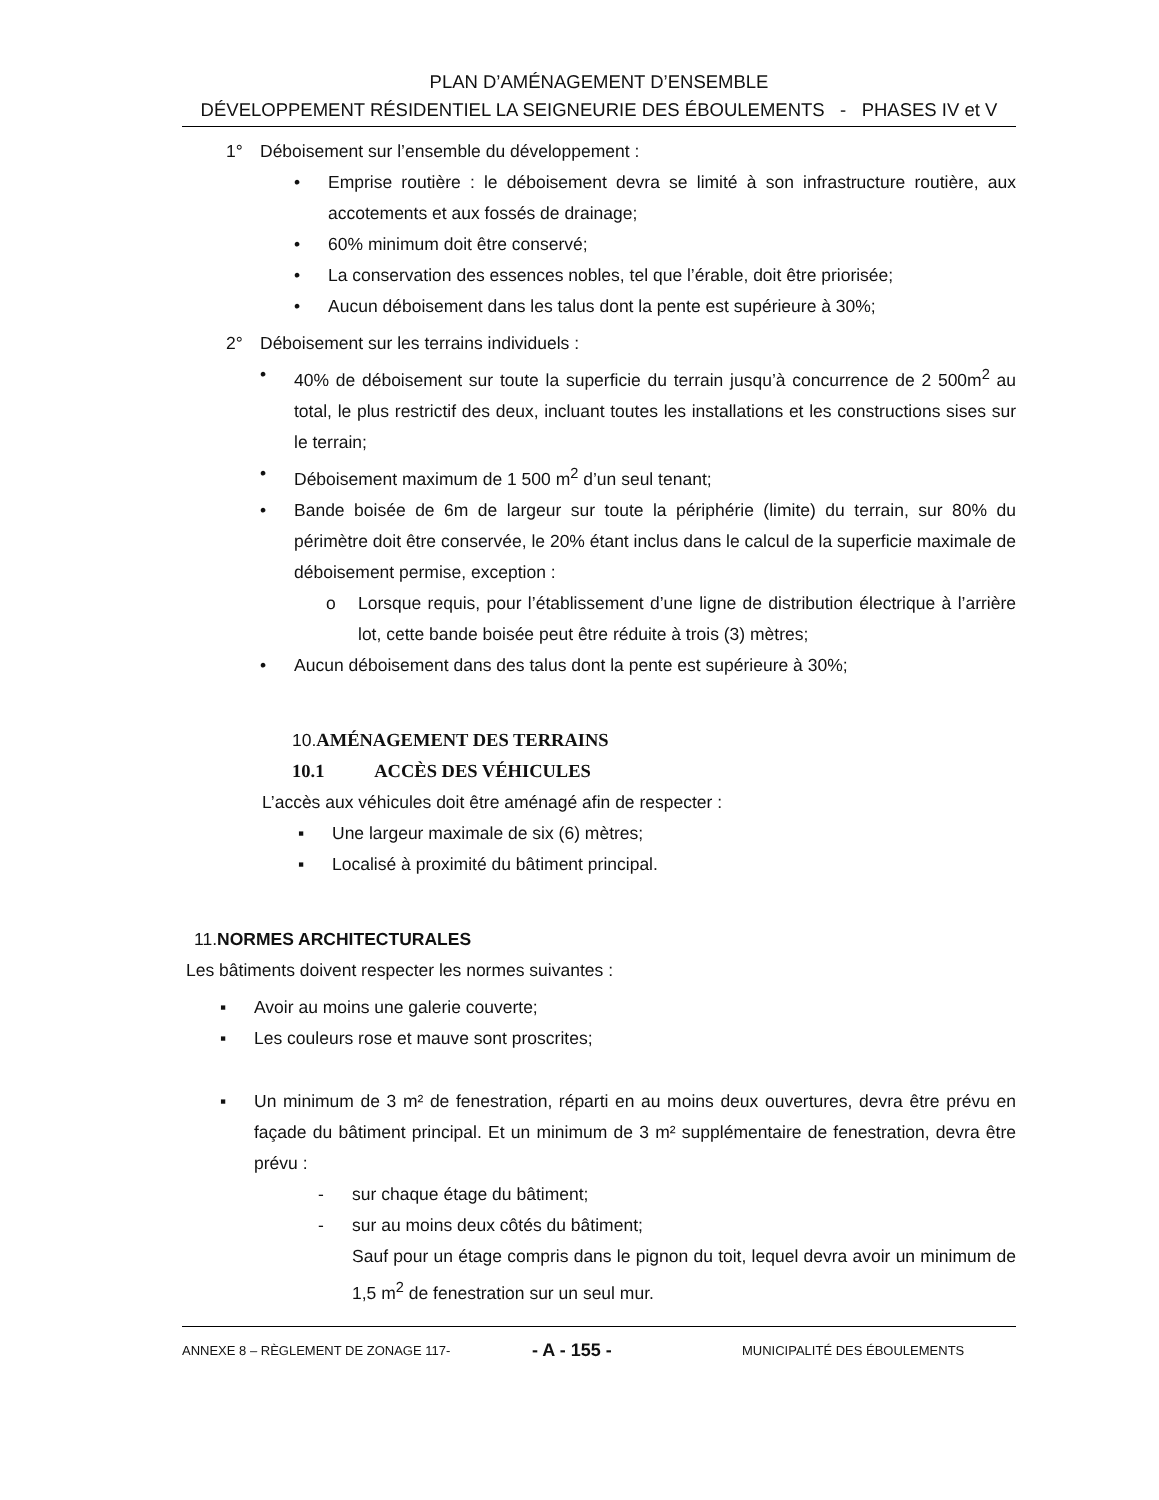PLAN D’AMÉNAGEMENT D’ENSEMBLE
DÉVELOPPEMENT RÉSIDENTIEL LA SEIGNEURIE DES ÉBOULEMENTS - PHASES IV et V
1° Déboisement sur l’ensemble du développement :
• Emprise routière : le déboisement devra se limité à son infrastructure routière, aux accotements et aux fossés de drainage;
• 60% minimum doit être conservé;
• La conservation des essences nobles, tel que l’érable, doit être priorisée;
• Aucun déboisement dans les talus dont la pente est supérieure à 30%;
2° Déboisement sur les terrains individuels :
• 40% de déboisement sur toute la superficie du terrain jusqu’à concurrence de 2 500m<sup>2</sup> au total, le plus restrictif des deux, incluant toutes les installations et les constructions sises sur le terrain;
• Déboisement maximum de 1 500 m<sup>2</sup> d’un seul tenant;
• Bande boisée de 6m de largeur sur toute la périphérie (limite) du terrain, sur 80% du périmètre doit être conservée, le 20% étant inclus dans le calcul de la superficie maximale de déboisement permise, exception :
o Lorsque requis, pour l’établissement d’une ligne de distribution électrique à l’arrière lot, cette bande boisée peut être réduite à trois (3) mètres;
• Aucun déboisement dans des talus dont la pente est supérieure à 30%;
10.AMÉNAGEMENT DES TERRAINS
10.1 ACCÈS DES VÉHICULES
L’accès aux véhicules doit être aménagé afin de respecter :
▪ Une largeur maximale de six (6) mètres;
▪ Localisé à proximité du bâtiment principal.
11.NORMES ARCHITECTURALES
Les bâtiments doivent respecter les normes suivantes :
▪ Avoir au moins une galerie couverte;
▪ Les couleurs rose et mauve sont proscrites;
▪ Un minimum de 3 m² de fenestration, réparti en au moins deux ouvertures, devra être prévu en façade du bâtiment principal. Et un minimum de 3 m² supplémentaire de fenestration, devra être prévu :
- sur chaque étage du bâtiment;
- sur au moins deux côtés du bâtiment;
Sauf pour un étage compris dans le pignon du toit, lequel devra avoir un minimum de 1,5 m<sup>2</sup> de fenestration sur un seul mur.
ANNEXE 8 – RÈGLEMENT DE ZONAGE 117- - A - 155 - MUNICIPALITÉ DES ÉBOULEMENTS